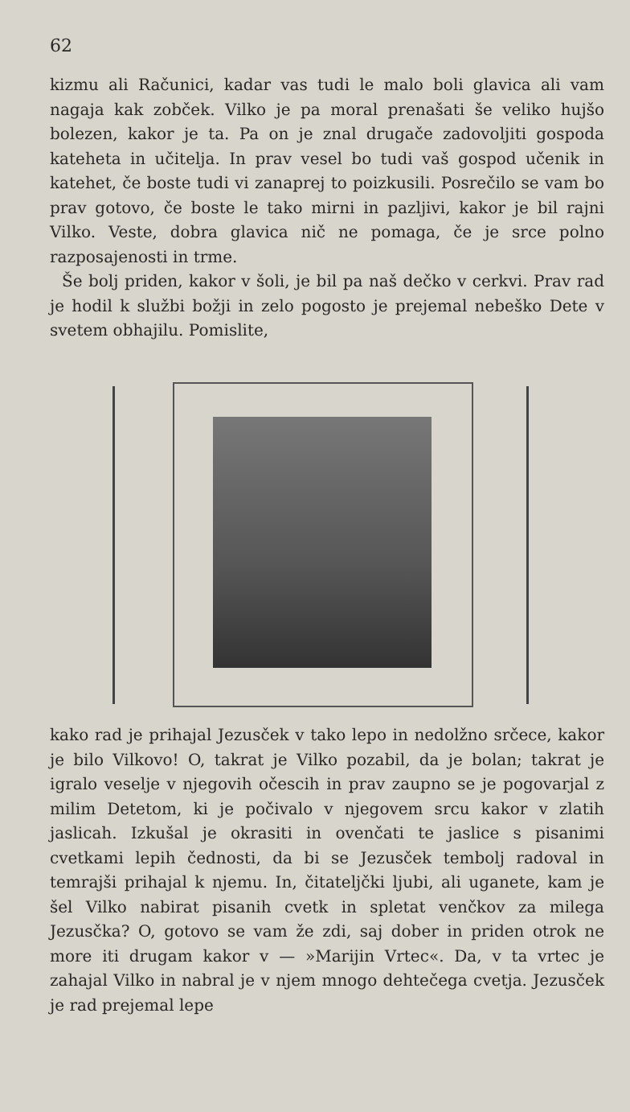62
kizmu ali Računici, kadar vas tudi le malo boli glavica ali vam nagaja kak zobček. Vilko je pa moral prenašati še veliko hujšo bolezen, kakor je ta. Pa on je znal drugače zadovoljiti gospoda kateheta in učitelja. In prav vesel bo tudi vaš gospod učenik in katehet, če boste tudi vi zanaprej to poizkusili. Posrečilo se vam bo prav gotovo, če boste le tako mirni in pazljivi, kakor je bil rajni Vilko. Veste, dobra glavica nič ne pomaga, če je srce polno razposajenosti in trme.
Še bolj priden, kakor v šoli, je bil pa naš dečko v cerkvi. Prav rad je hodil k službi božji in zelo pogosto je prejemal nebeško Dete v svetem obhajilu. Pomislite,
kako rad je prihajal Jezusček v tako lepo in nedolžno srčece, kakor je bilo Vilkovo! O, takrat je Vilko pozabil, da je bolan; takrat je igralo veselje v njegovih očescih in prav zaupno se je pogovarjal z milim Detetom, ki je počivalo v njegovem srcu kakor v zlatih jaslicah. Izkušal je okrasiti in ovenčati te jaslice s pisanimi cvetkami lepih čednosti, da bi se Jezusček tembolj radoval in temrajši prihajal k njemu. In, čitateljčki ljubi, ali uganete, kam je šel Vilko nabirat pisanih cvetk in spletat venčkov za milega Jezusčka? O, gotovo se vam že zdi, saj dober in priden otrok ne more iti drugam kakor v — »Marijin Vrtec«. Da, v ta vrtec je zahajal Vilko in nabral je v njem mnogo dehtečega cvetja. Jezusček je rad prejemal lepe